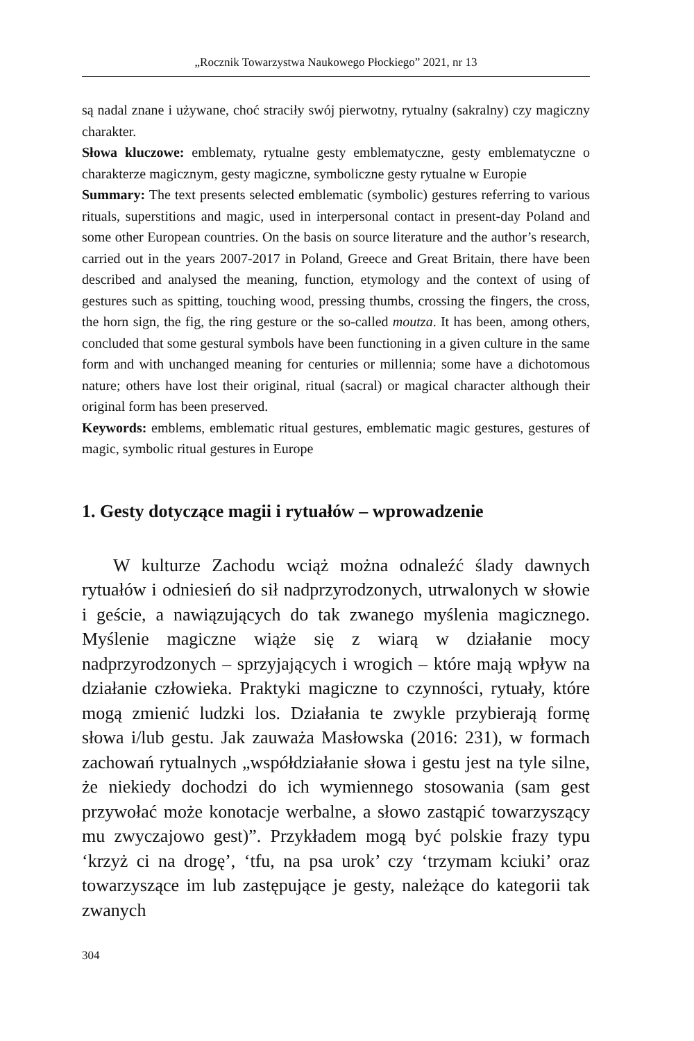„Rocznik Towarzystwa Naukowego Płockiego” 2021, nr 13
są nadal znane i używane, choć straciły swój pierwotny, rytualny (sakralny) czy magiczny charakter.
Słowa kluczowe: emblematy, rytualne gesty emblematyczne, gesty emblematyczne o charakterze magicznym, gesty magiczne, symboliczne gesty rytualne w Europie
Summary: The text presents selected emblematic (symbolic) gestures referring to various rituals, superstitions and magic, used in interpersonal contact in present-day Poland and some other European countries. On the basis on source literature and the author’s research, carried out in the years 2007-2017 in Poland, Greece and Great Britain, there have been described and analysed the meaning, function, etymology and the context of using of gestures such as spitting, touching wood, pressing thumbs, crossing the fingers, the cross, the horn sign, the fig, the ring gesture or the so-called moutza. It has been, among others, concluded that some gestural symbols have been functioning in a given culture in the same form and with unchanged meaning for centuries or millennia; some have a dichotomous nature; others have lost their original, ritual (sacral) or magical character although their original form has been preserved.
Keywords: emblems, emblematic ritual gestures, emblematic magic gestures, gestures of magic, symbolic ritual gestures in Europe
1. Gesty dotyczące magii i rytuałów – wprowadzenie
W kulturze Zachodu wciąż można odnaleźć ślady dawnych rytuałów i odniesień do sił nadprzyrodzonych, utrwalonych w słowie i geście, a nawiązujących do tak zwanego myślenia magicznego. Myślenie magiczne wiąże się z wiarą w działanie mocy nadprzyrodzonych – sprzyjających i wrogich – które mają wpływ na działanie człowieka. Praktyki magiczne to czynności, rytuały, które mogą zmienić ludzki los. Działania te zwykle przybierają formę słowa i/lub gestu. Jak zauważa Masłowska (2016: 231), w formach zachowań rytualnych „współdziałanie słowa i gestu jest na tyle silne, że niekiedy dochodzi do ich wymiennego stosowania (sam gest przywołać może konotacje werbalne, a słowo zastąpić towarzyszący mu zwyczajowo gest)”. Przykładem mogą być polskie frazy typu ‘krzyż ci na drogę’, ‘tfu, na psa urok’ czy ‘trzymam kciuki’ oraz towarzyszące im lub zastępujące je gesty, należące do kategorii tak zwanych
304